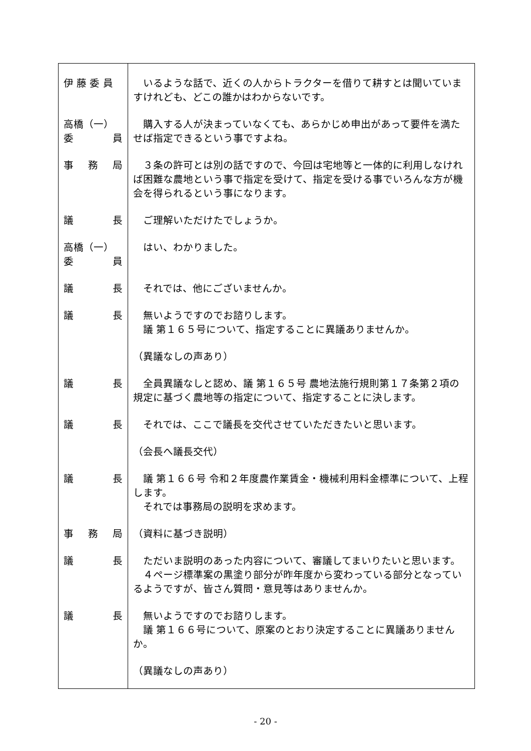| 伊 藤 委 員 | いるような話で、近くの人からトラクターを借りて耕すとは聞いていますけれども、どこの誰かはわからないです。 |
| 高橋（一） 委 員 | 購入する人が決まっていなくても、あらかじめ申出があって要件を満たせば指定できるという事ですよね。 |
| 事 務 局 | ３条の許可とは別の話ですので、今回は宅地等と一体的に利用しなければ困難な農地という事で指定を受けて、指定を受ける事でいろんな方が機会を得られるという事になります。 |
| 議 長 | ご理解いただけたでしょうか。 |
| 高橋（一） 委 員 | はい、わかりました。 |
| 議 長 | それでは、他にございませんか。 |
| 議 長 | 無いようですのでお諮りします。 議 第１６５号について、指定することに異議ありませんか。 |
| | （異議なしの声あり） |
| 議 長 | 全員異議なしと認め、議 第１６５号 農地法施行規則第１７条第２項の規定に基づく農地等の指定について、指定することに決します。 |
| 議 長 | それでは、ここで議長を交代させていただきたいと思います。 |
| | （会長へ議長交代） |
| 議 長 | 議 第１６６号 令和２年度農作業賃金・機械利用料金標準について、上程します。 それでは事務局の説明を求めます。 |
| 事 務 局 | （資料に基づき説明） |
| 議 長 | ただいま説明のあった内容について、審議してまいりたいと思います。 ４ページ標準案の黒塗り部分が昨年度から変わっている部分となっているようですが、皆さん質問・意見等はありませんか。 |
| 議 長 | 無いようですのでお諮りします。 議 第１６６号について、原案のとおり決定することに異議ありませんか。 |
| | （異議なしの声あり） |
- 20 -